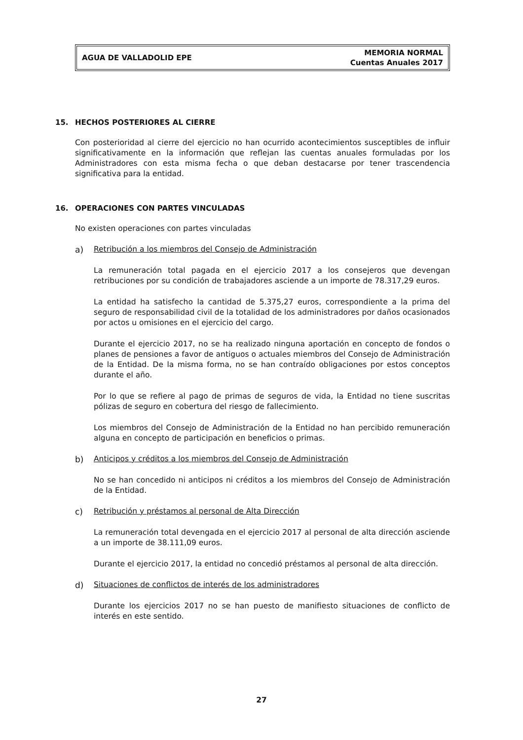AGUA DE VALLADOLID EPE
MEMORIA NORMAL
Cuentas Anuales 2017
15. HECHOS POSTERIORES AL CIERRE
Con posterioridad al cierre del ejercicio no han ocurrido acontecimientos susceptibles de influir significativamente en la información que reflejan las cuentas anuales formuladas por los Administradores con esta misma fecha o que deban destacarse por tener trascendencia significativa para la entidad.
16. OPERACIONES CON PARTES VINCULADAS
No existen operaciones con partes vinculadas
a) Retribución a los miembros del Consejo de Administración
La remuneración total pagada en el ejercicio 2017 a los consejeros que devengan retribuciones por su condición de trabajadores asciende a un importe de 78.317,29 euros.
La entidad ha satisfecho la cantidad de 5.375,27 euros, correspondiente a la prima del seguro de responsabilidad civil de la totalidad de los administradores por daños ocasionados por actos u omisiones en el ejercicio del cargo.
Durante el ejercicio 2017, no se ha realizado ninguna aportación en concepto de fondos o planes de pensiones a favor de antiguos o actuales miembros del Consejo de Administración de la Entidad. De la misma forma, no se han contraído obligaciones por estos conceptos durante el año.
Por lo que se refiere al pago de primas de seguros de vida, la Entidad no tiene suscritas pólizas de seguro en cobertura del riesgo de fallecimiento.
Los miembros del Consejo de Administración de la Entidad no han percibido remuneración alguna en concepto de participación en beneficios o primas.
b) Anticipos y créditos a los miembros del Consejo de Administración
No se han concedido ni anticipos ni créditos a los miembros del Consejo de Administración de la Entidad.
c) Retribución y préstamos al personal de Alta Dirección
La remuneración total devengada en el ejercicio 2017 al personal de alta dirección asciende a un importe de 38.111,09 euros.
Durante el ejercicio 2017, la entidad no concedió préstamos al personal de alta dirección.
d) Situaciones de conflictos de interés de los administradores
Durante los ejercicios 2017 no se han puesto de manifiesto situaciones de conflicto de interés en este sentido.
27